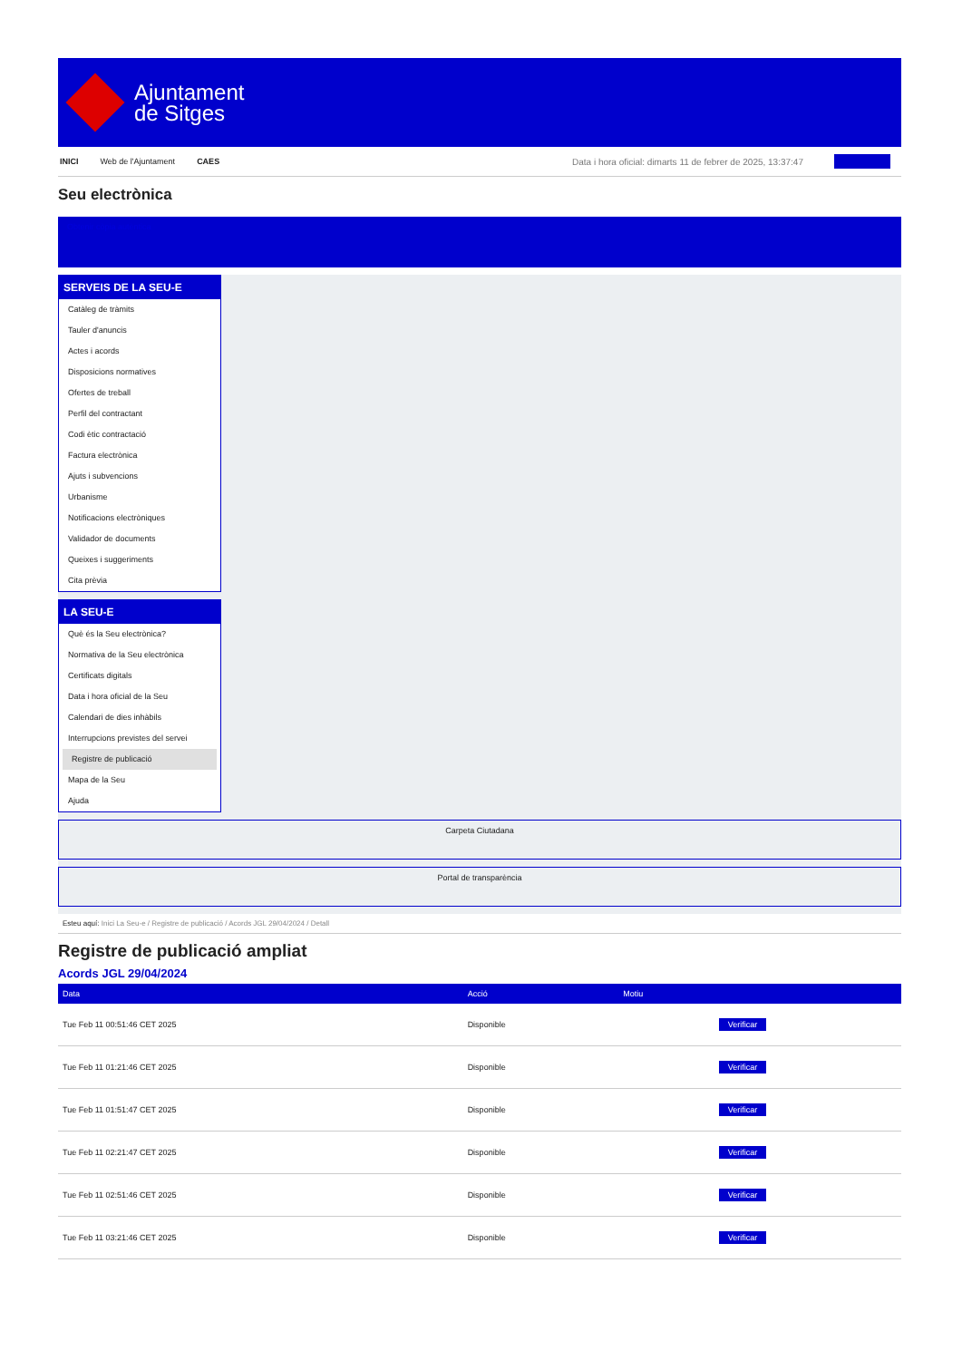Ajuntament
de Sitges
INICI Web de l'Ajuntament CAES Data i hora oficial: dimarts 11 de febrer de 2025, 13:37:47
Seu electrònica
Obtenir còpia autèntica
SERVEIS DE LA SEU-E
Catàleg de tràmits
Tauler d'anuncis
Actes i acords
Disposicions normatives
Ofertes de treball
Perfil del contractant
Codi ètic contractació
Factura electrònica
Ajuts i subvencions
Urbanisme
Notificacions electròniques
Validador de documents
Queixes i suggeriments
Cita prèvia
LA SEU-E
Què és la Seu electrònica?
Normativa de la Seu electrònica
Certificats digitals
Data i hora oficial de la Seu
Calendari de dies inhàbils
Interrupcions previstes del servei
Registre de publicació
Mapa de la Seu
Ajuda
Carpeta Ciutadana
Portal de transparència
Esteu aquí: Inici La Seu-e / Registre de publicació / Acords JGL 29/04/2024 / Detall
Registre de publicació ampliat
Acords JGL 29/04/2024
| Data | Acció | Motiu | |
| --- | --- | --- | --- |
| Tue Feb 11 00:51:46 CET 2025 | Disponible | | Verificar |
| Tue Feb 11 01:21:46 CET 2025 | Disponible | | Verificar |
| Tue Feb 11 01:51:47 CET 2025 | Disponible | | Verificar |
| Tue Feb 11 02:21:47 CET 2025 | Disponible | | Verificar |
| Tue Feb 11 02:51:46 CET 2025 | Disponible | | Verificar |
| Tue Feb 11 03:21:46 CET 2025 | Disponible | | Verificar |